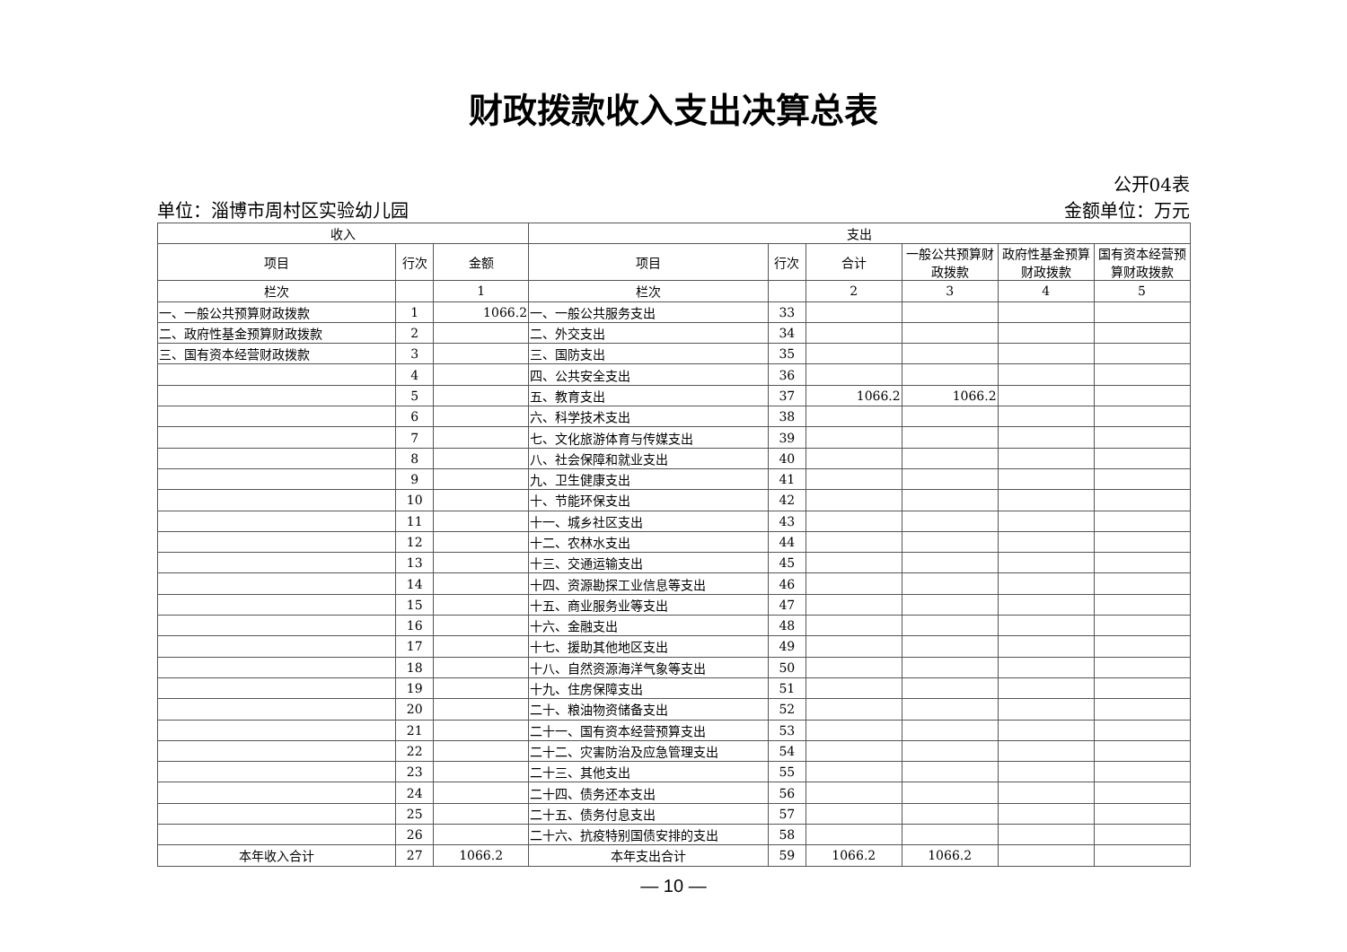财政拨款收入支出决算总表
公开04表
单位：淄博市周村区实验幼儿园 金额单位：万元
| 收入 | | | 支出 | | | | | |
| --- | --- | --- | --- | --- | --- | --- | --- | --- |
| 项目 | 行次 | 金额 | 项目 | 行次 | 合计 | 一般公共预算财政拨款 | 政府性基金预算财政拨款 | 国有资本经营预算财政拨款 |
| 栏次 | | 1 | 栏次 | | 2 | 3 | 4 | 5 |
| 一、一般公共预算财政拨款 | 1 | 1066.2 | 一、一般公共服务支出 | 33 | | | | |
| 二、政府性基金预算财政拨款 | 2 | | 二、外交支出 | 34 | | | | |
| 三、国有资本经营财政拨款 | 3 | | 三、国防支出 | 35 | | | | |
| | 4 | | 四、公共安全支出 | 36 | | | | |
| | 5 | | 五、教育支出 | 37 | 1066.2 | 1066.2 | | |
| | 6 | | 六、科学技术支出 | 38 | | | | |
| | 7 | | 七、文化旅游体育与传媒支出 | 39 | | | | |
| | 8 | | 八、社会保障和就业支出 | 40 | | | | |
| | 9 | | 九、卫生健康支出 | 41 | | | | |
| | 10 | | 十、节能环保支出 | 42 | | | | |
| | 11 | | 十一、城乡社区支出 | 43 | | | | |
| | 12 | | 十二、农林水支出 | 44 | | | | |
| | 13 | | 十三、交通运输支出 | 45 | | | | |
| | 14 | | 十四、资源勘探工业信息等支出 | 46 | | | | |
| | 15 | | 十五、商业服务业等支出 | 47 | | | | |
| | 16 | | 十六、金融支出 | 48 | | | | |
| | 17 | | 十七、援助其他地区支出 | 49 | | | | |
| | 18 | | 十八、自然资源海洋气象等支出 | 50 | | | | |
| | 19 | | 十九、住房保障支出 | 51 | | | | |
| | 20 | | 二十、粮油物资储备支出 | 52 | | | | |
| | 21 | | 二十一、国有资本经营预算支出 | 53 | | | | |
| | 22 | | 二十二、灾害防治及应急管理支出 | 54 | | | | |
| | 23 | | 二十三、其他支出 | 55 | | | | |
| | 24 | | 二十四、债务还本支出 | 56 | | | | |
| | 25 | | 二十五、债务付息支出 | 57 | | | | |
| | 26 | | 二十六、抗疫特别国债安排的支出 | 58 | | | | |
| 本年收入合计 | 27 | 1066.2 | 本年支出合计 | 59 | 1066.2 | 1066.2 | | |
— 10 —